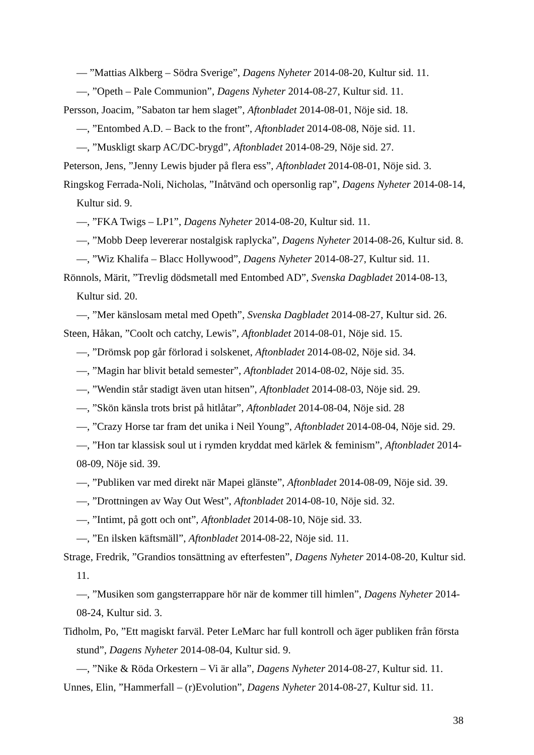— ”Mattias Alkberg – Södra Sverige”, Dagens Nyheter 2014-08-20, Kultur sid. 11.
—, ”Opeth – Pale Communion”, Dagens Nyheter 2014-08-27, Kultur sid. 11.
Persson, Joacim, ”Sabaton tar hem slaget”, Aftonbladet 2014-08-01, Nöje sid. 18.
—, ”Entombed A.D. – Back to the front”, Aftonbladet 2014-08-08, Nöje sid. 11.
—, ”Muskligt skarp AC/DC-brygd”, Aftonbladet 2014-08-29, Nöje sid. 27.
Peterson, Jens, ”Jenny Lewis bjuder på flera ess”, Aftonbladet 2014-08-01, Nöje sid. 3.
Ringskog Ferrada-Noli, Nicholas, ”Inåtvänd och opersonlig rap”, Dagens Nyheter 2014-08-14, Kultur sid. 9.
—, ”FKA Twigs – LP1”, Dagens Nyheter 2014-08-20, Kultur sid. 11.
—, ”Mobb Deep levererar nostalgisk raplycka”, Dagens Nyheter 2014-08-26, Kultur sid. 8.
—, ”Wiz Khalifa – Blacc Hollywood”, Dagens Nyheter 2014-08-27, Kultur sid. 11.
Rönnols, Märit, ”Trevlig dödsmetall med Entombed AD”, Svenska Dagbladet 2014-08-13, Kultur sid. 20.
—, ”Mer känslosam metal med Opeth”, Svenska Dagbladet 2014-08-27, Kultur sid. 26.
Steen, Håkan, ”Coolt och catchy, Lewis”, Aftonbladet 2014-08-01, Nöje sid. 15.
—, ”Drömsk pop går förlorad i solskenet, Aftonbladet 2014-08-02, Nöje sid. 34.
—, ”Magin har blivit betald semester”, Aftonbladet 2014-08-02, Nöje sid. 35.
—, ”Wendin står stadigt även utan hitsen”, Aftonbladet 2014-08-03, Nöje sid. 29.
—, ”Skön känsla trots brist på hitlåtar”, Aftonbladet 2014-08-04, Nöje sid. 28
—, ”Crazy Horse tar fram det unika i Neil Young”, Aftonbladet 2014-08-04, Nöje sid. 29.
—, ”Hon tar klassisk soul ut i rymden kryddat med kärlek & feminism”, Aftonbladet 2014-08-09, Nöje sid. 39.
—, ”Publiken var med direkt när Mapei glänste”, Aftonbladet 2014-08-09, Nöje sid. 39.
—, ”Drottningen av Way Out West”, Aftonbladet 2014-08-10, Nöje sid. 32.
—, ”Intimt, på gott och ont”, Aftonbladet 2014-08-10, Nöje sid. 33.
—, ”En ilsken käftsmäll”, Aftonbladet 2014-08-22, Nöje sid. 11.
Strage, Fredrik, ”Grandios tonsättning av efterfesten”, Dagens Nyheter 2014-08-20, Kultur sid. 11.
—, ”Musiken som gangsterrappare hör när de kommer till himlen”, Dagens Nyheter 2014-08-24, Kultur sid. 3.
Tidholm, Po, ”Ett magiskt farväl. Peter LeMarc har full kontroll och äger publiken från första stund”, Dagens Nyheter 2014-08-04, Kultur sid. 9.
—, ”Nike & Röda Orkestern – Vi är alla”, Dagens Nyheter 2014-08-27, Kultur sid. 11.
Unnes, Elin, ”Hammerfall – (r)Evolution”, Dagens Nyheter 2014-08-27, Kultur sid. 11.
38